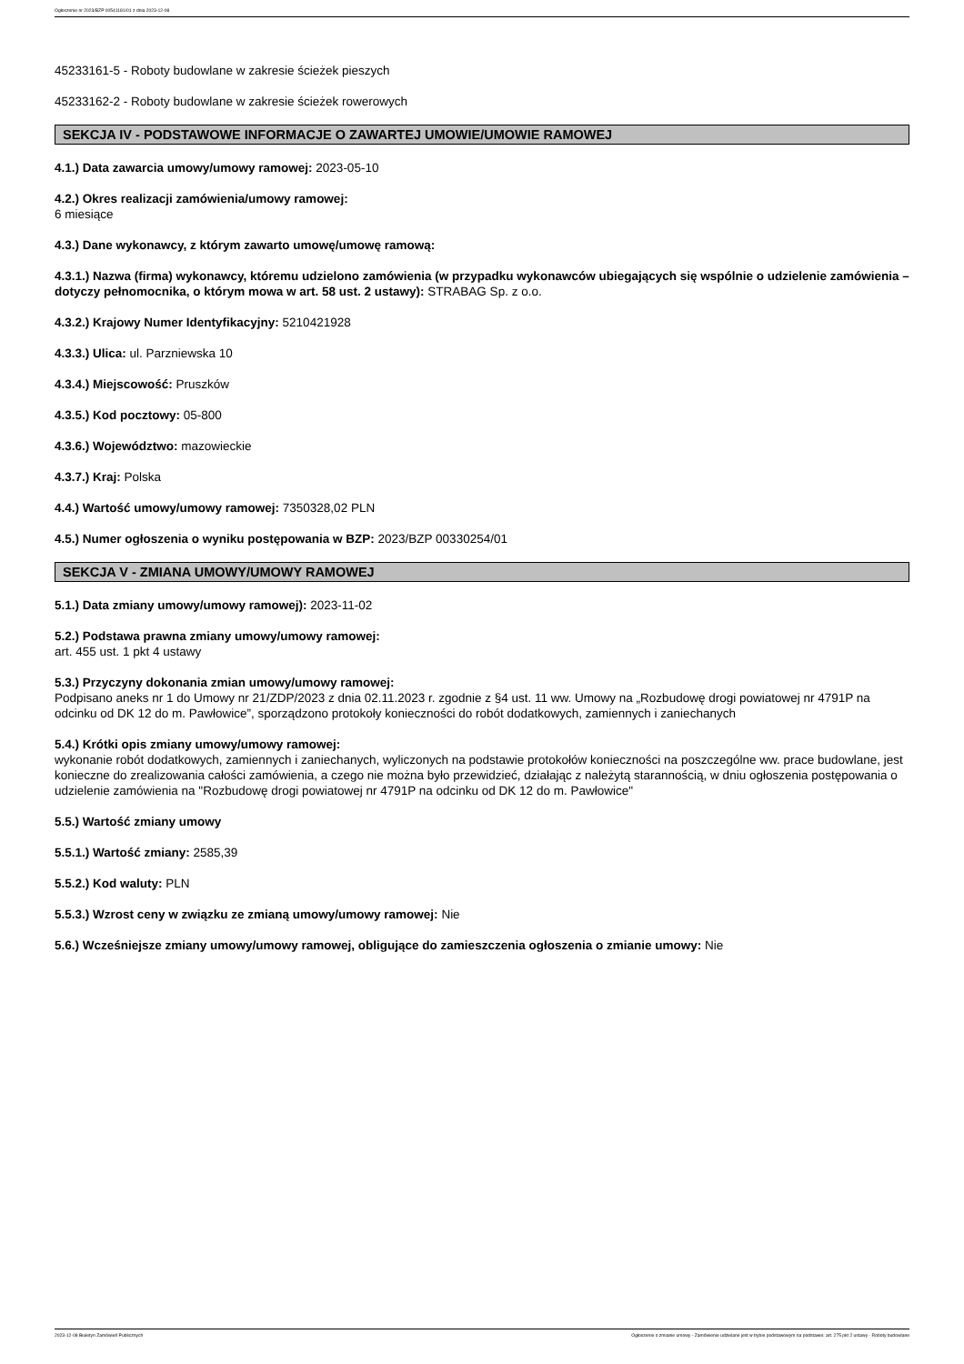Ogłoszenie nr 2023/BZP 00541181/01 z dnia 2023-12-08
45233161-5 - Roboty budowlane w zakresie ścieżek pieszych
45233162-2 - Roboty budowlane w zakresie ścieżek rowerowych
SEKCJA IV - PODSTAWOWE INFORMACJE O ZAWARTEJ UMOWIE/UMOWIE RAMOWEJ
4.1.) Data zawarcia umowy/umowy ramowej: 2023-05-10
4.2.) Okres realizacji zamówienia/umowy ramowej:
6 miesiące
4.3.) Dane wykonawcy, z którym zawarto umowę/umowę ramową:
4.3.1.) Nazwa (firma) wykonawcy, któremu udzielono zamówienia (w przypadku wykonawców ubiegających się wspólnie o udzielenie zamówienia – dotyczy pełnomocnika, o którym mowa w art. 58 ust. 2 ustawy): STRABAG Sp. z o.o.
4.3.2.) Krajowy Numer Identyfikacyjny: 5210421928
4.3.3.) Ulica: ul. Parzniewska 10
4.3.4.) Miejscowość: Pruszków
4.3.5.) Kod pocztowy: 05-800
4.3.6.) Województwo: mazowieckie
4.3.7.) Kraj: Polska
4.4.) Wartość umowy/umowy ramowej: 7350328,02 PLN
4.5.) Numer ogłoszenia o wyniku postępowania w BZP: 2023/BZP 00330254/01
SEKCJA V - ZMIANA UMOWY/UMOWY RAMOWEJ
5.1.) Data zmiany umowy/umowy ramowej): 2023-11-02
5.2.) Podstawa prawna zmiany umowy/umowy ramowej:
art. 455 ust. 1 pkt 4 ustawy
5.3.) Przyczyny dokonania zmian umowy/umowy ramowej:
Podpisano aneks nr 1 do Umowy nr 21/ZDP/2023 z dnia 02.11.2023 r. zgodnie z §4 ust. 11 ww. Umowy na „Rozbudowę drogi powiatowej nr 4791P na odcinku od DK 12 do m. Pawłowice”, sporządzono protokoły konieczności do robót dodatkowych, zamiennych i zaniechanych
5.4.) Krótki opis zmiany umowy/umowy ramowej:
wykonanie robót dodatkowych, zamiennych i zaniechanych, wyliczonych na podstawie protokołów konieczności na poszczególne ww. prace budowlane, jest konieczne do zrealizowania całości zamówienia, a czego nie można było przewidzieć, działając z należytą starannością, w dniu ogłoszenia postępowania o udzielenie zamówienia na "Rozbudowę drogi powiatowej nr 4791P na odcinku od DK 12 do m. Pawłowice"
5.5.) Wartość zmiany umowy
5.5.1.) Wartość zmiany: 2585,39
5.5.2.) Kod waluty: PLN
5.5.3.) Wzrost ceny w związku ze zmianą umowy/umowy ramowej: Nie
5.6.) Wcześniejsze zmiany umowy/umowy ramowej, obligujące do zamieszczenia ogłoszenia o zmianie umowy: Nie
2023-12-08 Biuletyn Zamówień Publicznych Ogłoszenie o zmianie umowy - Zamówienie udzielane jest w trybie podstawowym na podstawie: art. 275 pkt 2 ustawy - Roboty budowlane